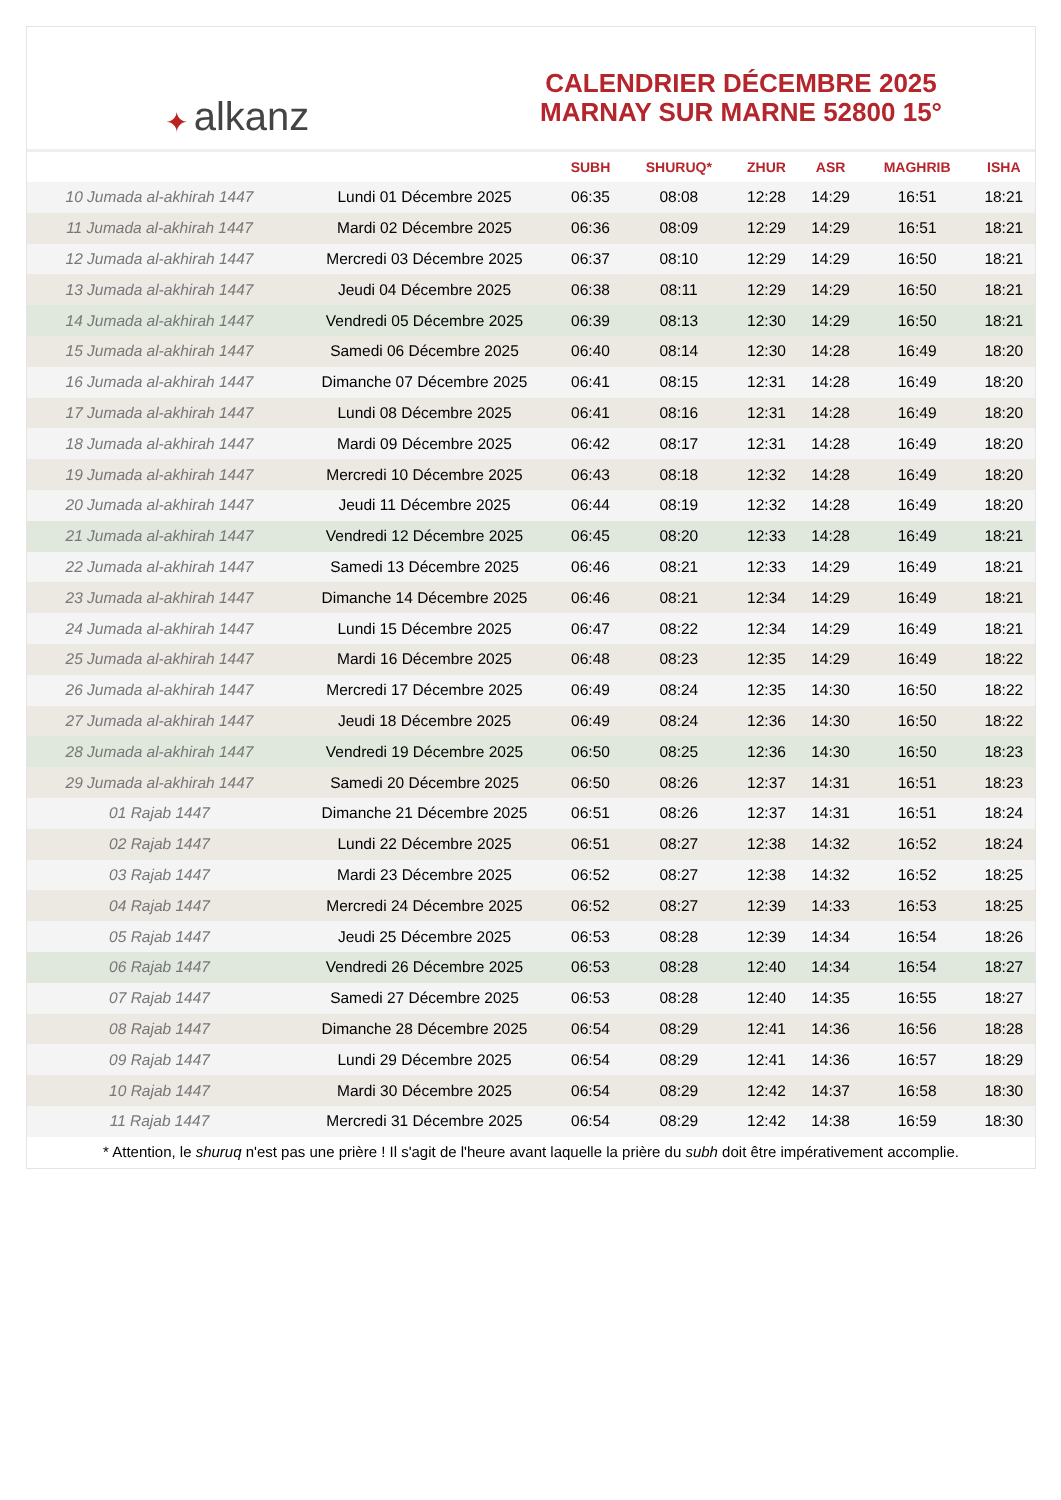✦ alkanz
CALENDRIER DÉCEMBRE 2025
MARNAY SUR MARNE 52800 15°
| | | SUBH | SHURUQ* | ZHUR | ASR | MAGHRIB | ISHA |
| --- | --- | --- | --- | --- | --- | --- | --- |
| 10 Jumada al-akhirah 1447 | Lundi 01 Décembre 2025 | 06:35 | 08:08 | 12:28 | 14:29 | 16:51 | 18:21 |
| 11 Jumada al-akhirah 1447 | Mardi 02 Décembre 2025 | 06:36 | 08:09 | 12:29 | 14:29 | 16:51 | 18:21 |
| 12 Jumada al-akhirah 1447 | Mercredi 03 Décembre 2025 | 06:37 | 08:10 | 12:29 | 14:29 | 16:50 | 18:21 |
| 13 Jumada al-akhirah 1447 | Jeudi 04 Décembre 2025 | 06:38 | 08:11 | 12:29 | 14:29 | 16:50 | 18:21 |
| 14 Jumada al-akhirah 1447 | Vendredi 05 Décembre 2025 | 06:39 | 08:13 | 12:30 | 14:29 | 16:50 | 18:21 |
| 15 Jumada al-akhirah 1447 | Samedi 06 Décembre 2025 | 06:40 | 08:14 | 12:30 | 14:28 | 16:49 | 18:20 |
| 16 Jumada al-akhirah 1447 | Dimanche 07 Décembre 2025 | 06:41 | 08:15 | 12:31 | 14:28 | 16:49 | 18:20 |
| 17 Jumada al-akhirah 1447 | Lundi 08 Décembre 2025 | 06:41 | 08:16 | 12:31 | 14:28 | 16:49 | 18:20 |
| 18 Jumada al-akhirah 1447 | Mardi 09 Décembre 2025 | 06:42 | 08:17 | 12:31 | 14:28 | 16:49 | 18:20 |
| 19 Jumada al-akhirah 1447 | Mercredi 10 Décembre 2025 | 06:43 | 08:18 | 12:32 | 14:28 | 16:49 | 18:20 |
| 20 Jumada al-akhirah 1447 | Jeudi 11 Décembre 2025 | 06:44 | 08:19 | 12:32 | 14:28 | 16:49 | 18:20 |
| 21 Jumada al-akhirah 1447 | Vendredi 12 Décembre 2025 | 06:45 | 08:20 | 12:33 | 14:28 | 16:49 | 18:21 |
| 22 Jumada al-akhirah 1447 | Samedi 13 Décembre 2025 | 06:46 | 08:21 | 12:33 | 14:29 | 16:49 | 18:21 |
| 23 Jumada al-akhirah 1447 | Dimanche 14 Décembre 2025 | 06:46 | 08:21 | 12:34 | 14:29 | 16:49 | 18:21 |
| 24 Jumada al-akhirah 1447 | Lundi 15 Décembre 2025 | 06:47 | 08:22 | 12:34 | 14:29 | 16:49 | 18:21 |
| 25 Jumada al-akhirah 1447 | Mardi 16 Décembre 2025 | 06:48 | 08:23 | 12:35 | 14:29 | 16:49 | 18:22 |
| 26 Jumada al-akhirah 1447 | Mercredi 17 Décembre 2025 | 06:49 | 08:24 | 12:35 | 14:30 | 16:50 | 18:22 |
| 27 Jumada al-akhirah 1447 | Jeudi 18 Décembre 2025 | 06:49 | 08:24 | 12:36 | 14:30 | 16:50 | 18:22 |
| 28 Jumada al-akhirah 1447 | Vendredi 19 Décembre 2025 | 06:50 | 08:25 | 12:36 | 14:30 | 16:50 | 18:23 |
| 29 Jumada al-akhirah 1447 | Samedi 20 Décembre 2025 | 06:50 | 08:26 | 12:37 | 14:31 | 16:51 | 18:23 |
| 01 Rajab 1447 | Dimanche 21 Décembre 2025 | 06:51 | 08:26 | 12:37 | 14:31 | 16:51 | 18:24 |
| 02 Rajab 1447 | Lundi 22 Décembre 2025 | 06:51 | 08:27 | 12:38 | 14:32 | 16:52 | 18:24 |
| 03 Rajab 1447 | Mardi 23 Décembre 2025 | 06:52 | 08:27 | 12:38 | 14:32 | 16:52 | 18:25 |
| 04 Rajab 1447 | Mercredi 24 Décembre 2025 | 06:52 | 08:27 | 12:39 | 14:33 | 16:53 | 18:25 |
| 05 Rajab 1447 | Jeudi 25 Décembre 2025 | 06:53 | 08:28 | 12:39 | 14:34 | 16:54 | 18:26 |
| 06 Rajab 1447 | Vendredi 26 Décembre 2025 | 06:53 | 08:28 | 12:40 | 14:34 | 16:54 | 18:27 |
| 07 Rajab 1447 | Samedi 27 Décembre 2025 | 06:53 | 08:28 | 12:40 | 14:35 | 16:55 | 18:27 |
| 08 Rajab 1447 | Dimanche 28 Décembre 2025 | 06:54 | 08:29 | 12:41 | 14:36 | 16:56 | 18:28 |
| 09 Rajab 1447 | Lundi 29 Décembre 2025 | 06:54 | 08:29 | 12:41 | 14:36 | 16:57 | 18:29 |
| 10 Rajab 1447 | Mardi 30 Décembre 2025 | 06:54 | 08:29 | 12:42 | 14:37 | 16:58 | 18:30 |
| 11 Rajab 1447 | Mercredi 31 Décembre 2025 | 06:54 | 08:29 | 12:42 | 14:38 | 16:59 | 18:30 |
* Attention, le shuruq n'est pas une prière ! Il s'agit de l'heure avant laquelle la prière du subh doit être impérativement accomplie.